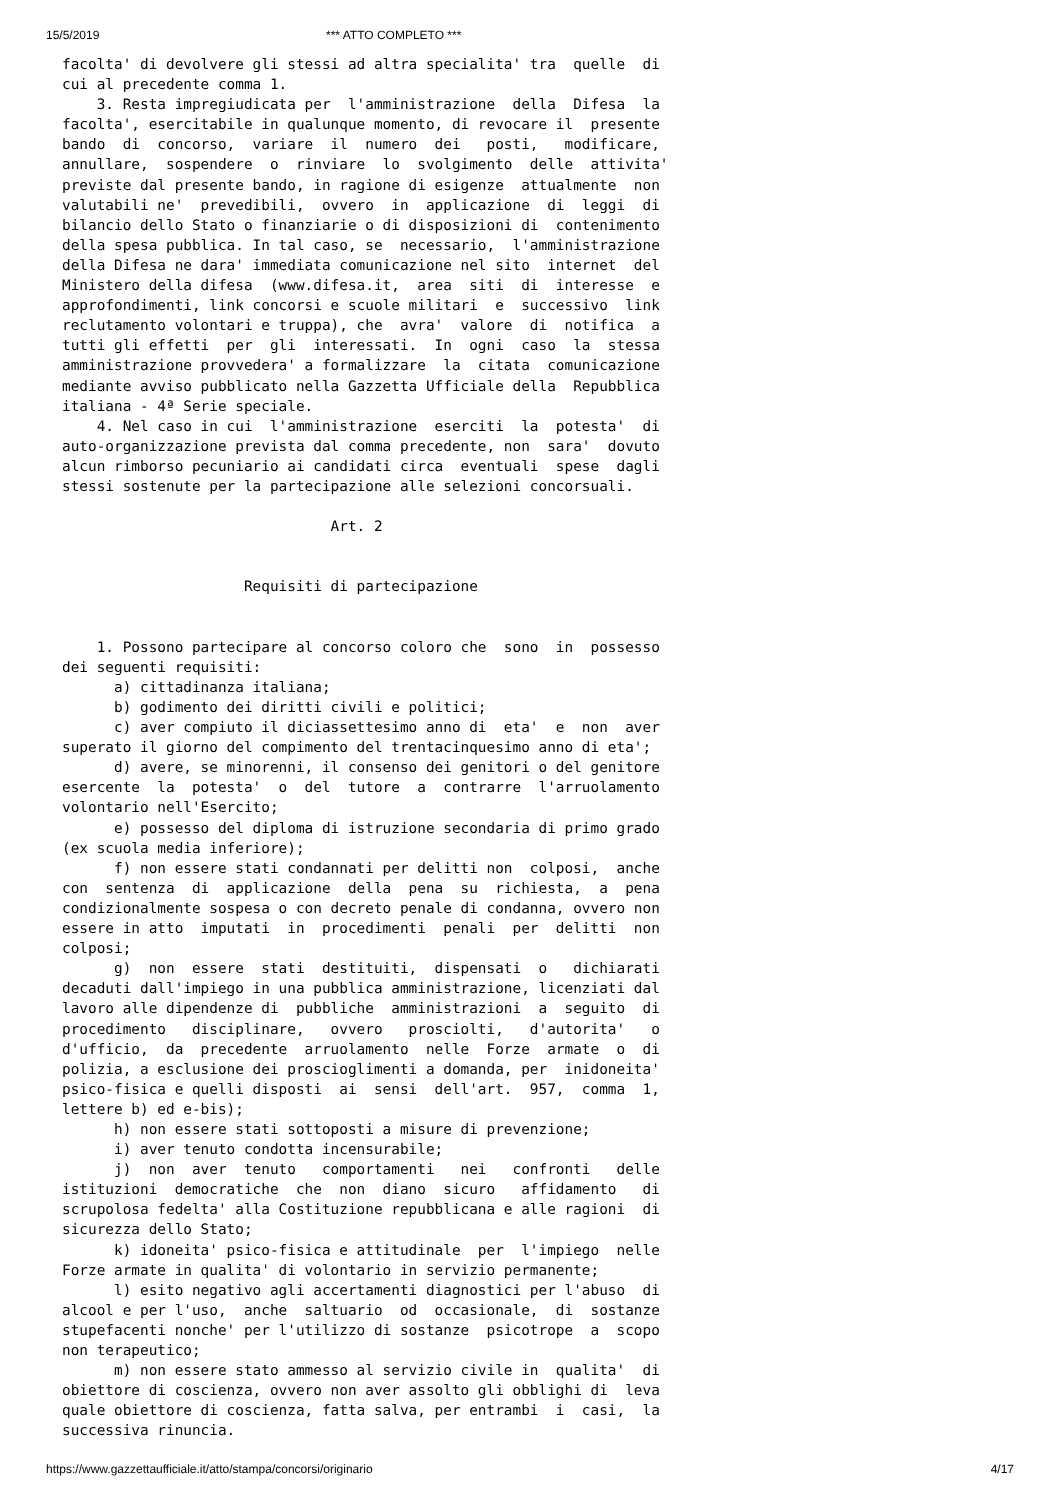15/5/2019 *** ATTO COMPLETO ***
facolta' di devolvere gli stessi ad altra specialita' tra  quelle  di
cui al precedente comma 1.
    3. Resta impregiudicata per  l'amministrazione  della  Difesa  la
facolta', esercitabile in qualunque momento, di revocare il  presente
bando  di  concorso,  variare  il  numero  dei   posti,   modificare,
annullare,  sospendere  o  rinviare  lo  svolgimento  delle  attivita'
previste dal presente bando, in ragione di esigenze  attualmente  non
valutabili ne'  prevedibili,  ovvero  in  applicazione  di  leggi  di
bilancio dello Stato o finanziarie o di disposizioni di  contenimento
della spesa pubblica. In tal caso, se  necessario,  l'amministrazione
della Difesa ne dara' immediata comunicazione nel sito  internet  del
Ministero della difesa  (www.difesa.it,  area  siti  di  interesse  e
approfondimenti, link concorsi e scuole militari  e  successivo  link
reclutamento volontari e truppa), che  avra'  valore  di  notifica  a
tutti gli effetti  per  gli  interessati.  In  ogni  caso  la  stessa
amministrazione provvedera' a formalizzare  la  citata  comunicazione
mediante avviso pubblicato nella Gazzetta Ufficiale della  Repubblica
italiana - 4ª Serie speciale.
    4. Nel caso in cui  l'amministrazione  eserciti  la  potesta'  di
auto-organizzazione prevista dal comma precedente, non  sara'  dovuto
alcun rimborso pecuniario ai candidati circa  eventuali  spese  dagli
stessi sostenute per la partecipazione alle selezioni concorsuali.

                               Art. 2


                     Requisiti di partecipazione


    1. Possono partecipare al concorso coloro che  sono  in  possesso
dei seguenti requisiti:
      a) cittadinanza italiana;
      b) godimento dei diritti civili e politici;
      c) aver compiuto il diciassettesimo anno di  eta'  e  non  aver
superato il giorno del compimento del trentacinquesimo anno di eta';
      d) avere, se minorenni, il consenso dei genitori o del genitore
esercente  la  potesta'  o  del  tutore  a  contrarre  l'arruolamento
volontario nell'Esercito;
      e) possesso del diploma di istruzione secondaria di primo grado
(ex scuola media inferiore);
      f) non essere stati condannati per delitti non  colposi,  anche
con  sentenza  di  applicazione  della  pena  su  richiesta,  a  pena
condizionalmente sospesa o con decreto penale di condanna, ovvero non
essere in atto  imputati  in  procedimenti  penali  per  delitti  non
colposi;
      g)  non  essere  stati  destituiti,  dispensati  o   dichiarati
decaduti dall'impiego in una pubblica amministrazione, licenziati dal
lavoro alle dipendenze di  pubbliche  amministrazioni  a  seguito  di
procedimento   disciplinare,   ovvero   prosciolti,   d'autorita'   o
d'ufficio,  da  precedente  arruolamento  nelle  Forze  armate  o  di
polizia, a esclusione dei proscioglimenti a domanda, per  inidoneita'
psico-fisica e quelli disposti  ai  sensi  dell'art.  957,  comma  1,
lettere b) ed e-bis);
      h) non essere stati sottoposti a misure di prevenzione;
      i) aver tenuto condotta incensurabile;
      j)  non  aver  tenuto   comportamenti   nei   confronti   delle
istituzioni  democratiche  che  non  diano  sicuro   affidamento   di
scrupolosa fedelta' alla Costituzione repubblicana e alle ragioni  di
sicurezza dello Stato;
      k) idoneita' psico-fisica e attitudinale  per  l'impiego  nelle
Forze armate in qualita' di volontario in servizio permanente;
      l) esito negativo agli accertamenti diagnostici per l'abuso  di
alcool e per l'uso,  anche  saltuario  od  occasionale,  di  sostanze
stupefacenti nonche' per l'utilizzo di sostanze  psicotrope  a  scopo
non terapeutico;
      m) non essere stato ammesso al servizio civile in  qualita'  di
obiettore di coscienza, ovvero non aver assolto gli obblighi di  leva
quale obiettore di coscienza, fatta salva, per entrambi  i  casi,  la
successiva rinuncia.
https://www.gazzettaufficiale.it/atto/stampa/concorsi/originario 4/17